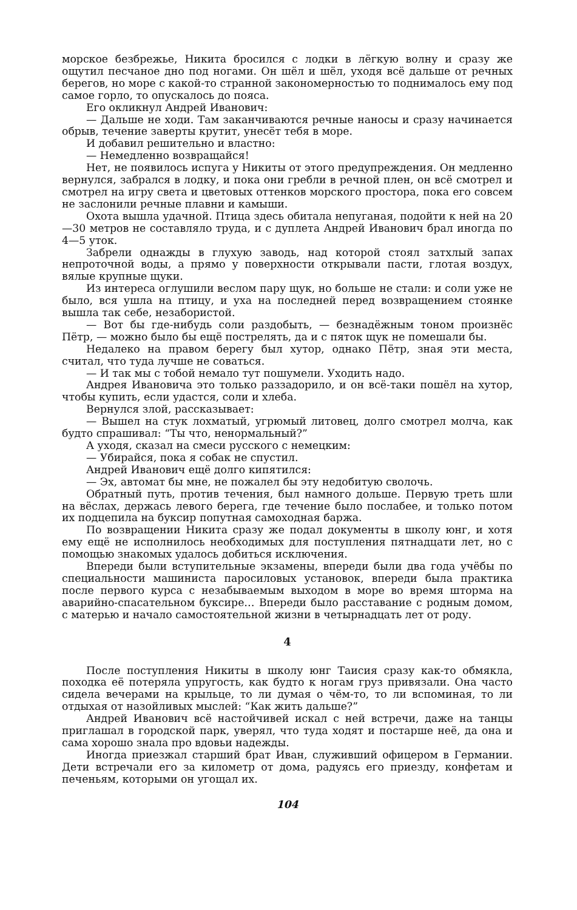морское безбрежье, Никита бросился с лодки в лёгкую волну и сразу же ощутил песчаное дно под ногами. Он шёл и шёл, уходя всё дальше от речных берегов, но море с какой-то странной закономерностью то поднималось ему под самое горло, то опускалось до пояса.
Его окликнул Андрей Иванович:
— Дальше не ходи. Там заканчиваются речные наносы и сразу начинается обрыв, течение заверты крутит, унесёт тебя в море.
И добавил решительно и властно:
— Немедленно возвращайся!
Нет, не появилось испуга у Никиты от этого предупреждения. Он медленно вернулся, забрался в лодку, и пока они гребли в речной плен, он всё смотрел и смотрел на игру света и цветовых оттенков морского простора, пока его совсем не заслонили речные плавни и камыши.
Охота вышла удачной. Птица здесь обитала непуганая, подойти к ней на 20—30 метров не составляло труда, и с дуплета Андрей Иванович брал иногда по 4—5 уток.
Забрели однажды в глухую заводь, над которой стоял затхлый запах непроточной воды, а прямо у поверхности открывали пасти, глотая воздух, вялые крупные щуки.
Из интереса оглушили веслом пару щук, но больше не стали: и соли уже не было, вся ушла на птицу, и уха на последней перед возвращением стоянке вышла так себе, незабористой.
— Вот бы где-нибудь соли раздобыть, — безнадёжным тоном произнёс Пётр, — можно было бы ещё пострелять, да и с пяток щук не помешали бы.
Недалеко на правом берегу был хутор, однако Пётр, зная эти места, считал, что туда лучше не соваться.
— И так мы с тобой немало тут пошумели. Уходить надо.
Андрея Ивановича это только раззадорило, и он всё-таки пошёл на хутор, чтобы купить, если удастся, соли и хлеба.
Вернулся злой, рассказывает:
— Вышел на стук лохматый, угрюмый литовец, долго смотрел молча, как будто спрашивал: “Ты что, ненормальный?”
А уходя, сказал на смеси русского с немецким:
— Убирайся, пока я собак не спустил.
Андрей Иванович ещё долго кипятился:
— Эх, автомат бы мне, не пожалел бы эту недобитую сволочь.
Обратный путь, против течения, был намного дольше. Первую треть шли на вёслах, держась левого берега, где течение было послабее, и только потом их подцепила на буксир попутная самоходная баржа.
По возвращении Никита сразу же подал документы в школу юнг, и хотя ему ещё не исполнилось необходимых для поступления пятнадцати лет, но с помощью знакомых удалось добиться исключения.
Впереди были вступительные экзамены, впереди были два года учёбы по специальности машиниста паросиловых установок, впереди была практика после первого курса с незабываемым выходом в море во время шторма на аварийно-спасательном буксире… Впереди было расставание с родным домом, с матерью и начало самостоятельной жизни в четырнадцать лет от роду.
4
После поступления Никиты в школу юнг Таисия сразу как-то обмякла, походка её потеряла упругость, как будто к ногам груз привязали. Она часто сидела вечерами на крыльце, то ли думая о чём-то, то ли вспоминая, то ли отдыхая от назойливых мыслей: “Как жить дальше?”
Андрей Иванович всё настойчивей искал с ней встречи, даже на танцы приглашал в городской парк, уверял, что туда ходят и постарше неё, да она и сама хорошо знала про вдовьи надежды.
Иногда приезжал старший брат Иван, служивший офицером в Германии. Дети встречали его за километр от дома, радуясь его приезду, конфетам и печеньям, которыми он угощал их.
104